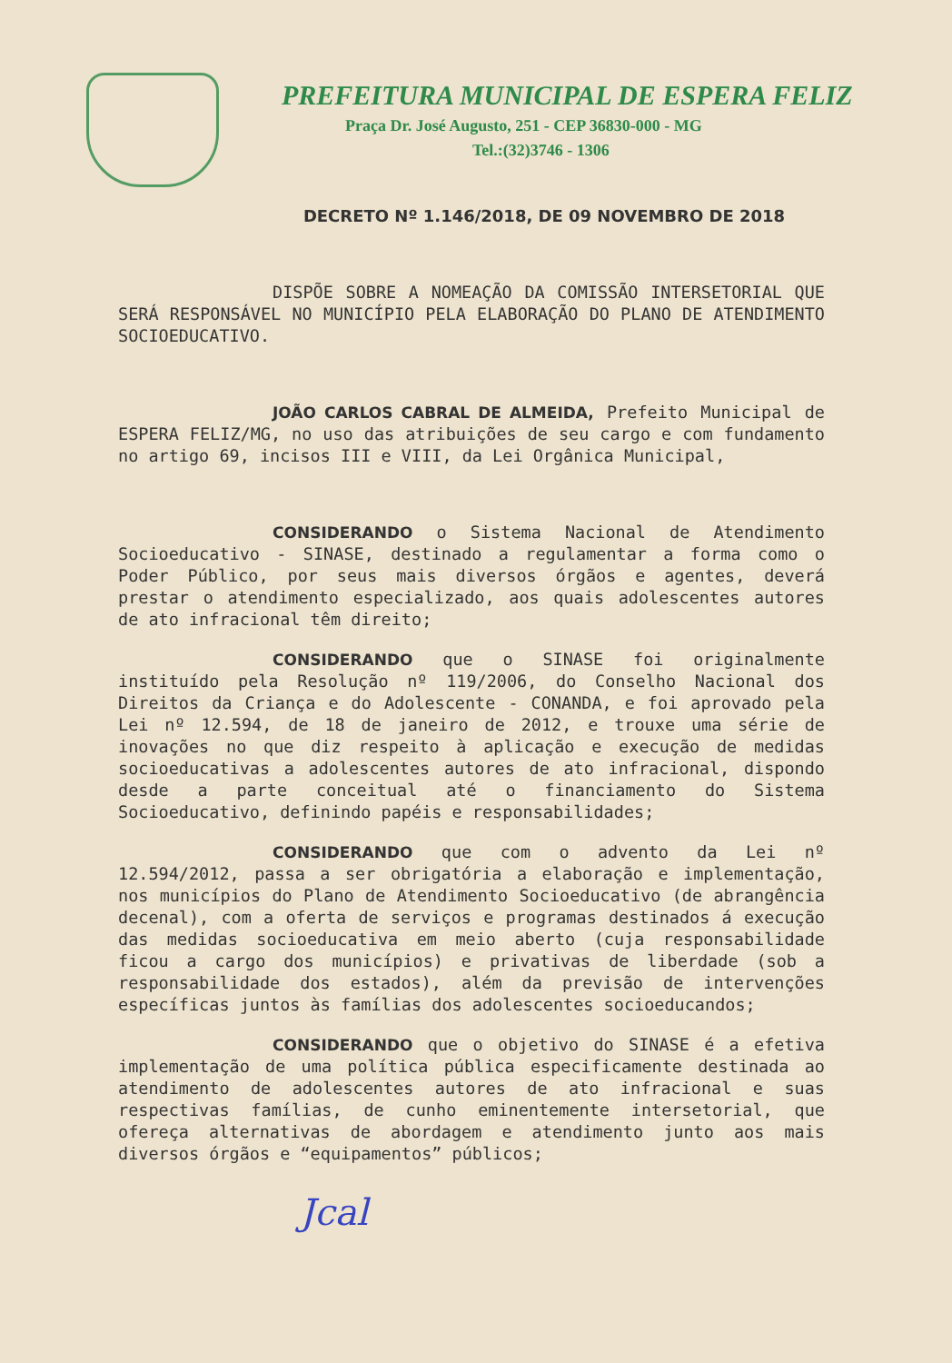PREFEITURA MUNICIPAL DE ESPERA FELIZ
Praça Dr. José Augusto, 251 - CEP 36830-000 - MG
Tel.:(32)3746 - 1306
DECRETO Nº 1.146/2018, DE 09 NOVEMBRO DE 2018
DISPÕE SOBRE A NOMEAÇÃO DA COMISSÃO INTERSETORIAL QUE SERÁ RESPONSÁVEL NO MUNICÍPIO PELA ELABORAÇÃO DO PLANO DE ATENDIMENTO SOCIOEDUCATIVO.
JOÃO CARLOS CABRAL DE ALMEIDA, Prefeito Municipal de ESPERA FELIZ/MG, no uso das atribuições de seu cargo e com fundamento no artigo 69, incisos III e VIII, da Lei Orgânica Municipal,
CONSIDERANDO o Sistema Nacional de Atendimento Socioeducativo - SINASE, destinado a regulamentar a forma como o Poder Público, por seus mais diversos órgãos e agentes, deverá prestar o atendimento especializado, aos quais adolescentes autores de ato infracional têm direito;
CONSIDERANDO que o SINASE foi originalmente instituído pela Resolução nº 119/2006, do Conselho Nacional dos Direitos da Criança e do Adolescente - CONANDA, e foi aprovado pela Lei nº 12.594, de 18 de janeiro de 2012, e trouxe uma série de inovações no que diz respeito à aplicação e execução de medidas socioeducativas a adolescentes autores de ato infracional, dispondo desde a parte conceitual até o financiamento do Sistema Socioeducativo, definindo papéis e responsabilidades;
CONSIDERANDO que com o advento da Lei nº 12.594/2012, passa a ser obrigatória a elaboração e implementação, nos municípios do Plano de Atendimento Socioeducativo (de abrangência decenal), com a oferta de serviços e programas destinados á execução das medidas socioeducativa em meio aberto (cuja responsabilidade ficou a cargo dos municípios) e privativas de liberdade (sob a responsabilidade dos estados), além da previsão de intervenções específicas juntos às famílias dos adolescentes socioeducandos;
CONSIDERANDO que o objetivo do SINASE é a efetiva implementação de uma política pública especificamente destinada ao atendimento de adolescentes autores de ato infracional e suas respectivas famílias, de cunho eminentemente intersetorial, que ofereça alternativas de abordagem e atendimento junto aos mais diversos órgãos e “equipamentos” públicos;
Jcal